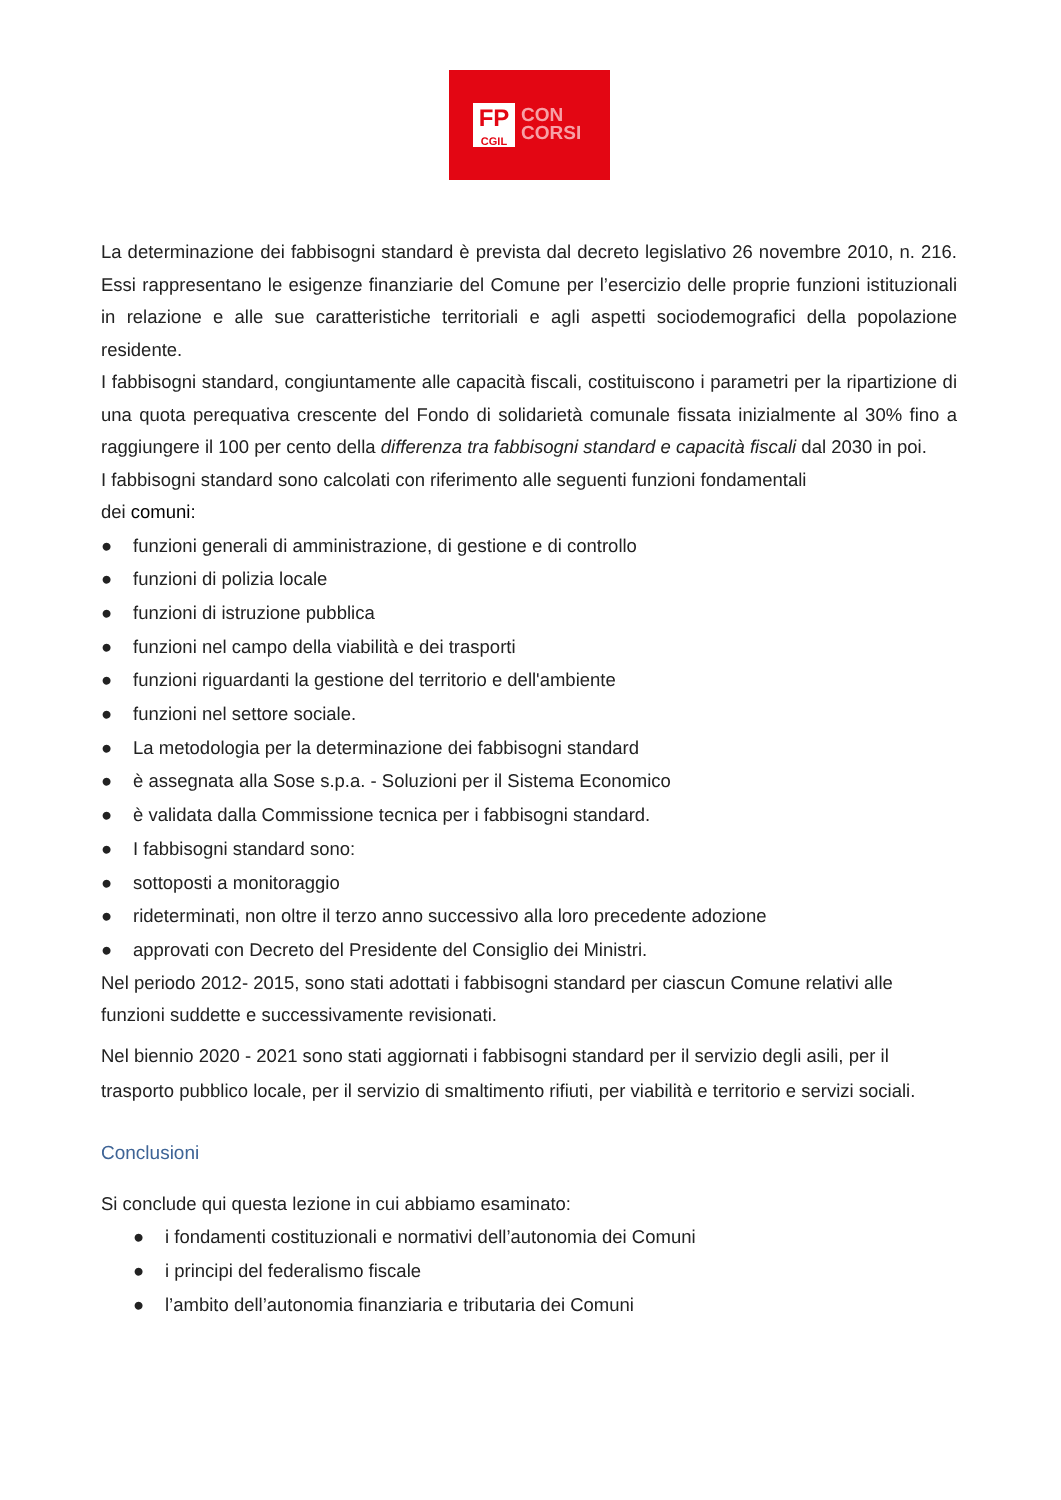FP
CGIL
CON
CORSI
La determinazione dei fabbisogni standard è prevista dal decreto legislativo 26 novembre 2010, n. 216. Essi rappresentano le esigenze finanziarie del Comune per l’esercizio delle proprie funzioni istituzionali in relazione e alle sue caratteristiche territoriali e agli aspetti sociodemografici della popolazione residente.
I fabbisogni standard, congiuntamente alle capacità fiscali, costituiscono i parametri per la ripartizione di una quota perequativa crescente del Fondo di solidarietà comunale fissata inizialmente al 30% fino a raggiungere il 100 per cento della differenza tra fabbisogni standard e capacità fiscali dal 2030 in poi.
I fabbisogni standard sono calcolati con riferimento alle seguenti funzioni fondamentali
dei comuni:
● funzioni generali di amministrazione, di gestione e di controllo
● funzioni di polizia locale
● funzioni di istruzione pubblica
● funzioni nel campo della viabilità e dei trasporti
● funzioni riguardanti la gestione del territorio e dell'ambiente
● funzioni nel settore sociale.
● La metodologia per la determinazione dei fabbisogni standard
● è assegnata alla Sose s.p.a. - Soluzioni per il Sistema Economico
● è validata dalla Commissione tecnica per i fabbisogni standard.
● I fabbisogni standard sono:
● sottoposti a monitoraggio
● rideterminati, non oltre il terzo anno successivo alla loro precedente adozione
● approvati con Decreto del Presidente del Consiglio dei Ministri.
Nel periodo 2012- 2015, sono stati adottati i fabbisogni standard per ciascun Comune relativi alle funzioni suddette e successivamente revisionati.
Nel biennio 2020 - 2021 sono stati aggiornati i fabbisogni standard per il servizio degli asili, per il trasporto pubblico locale, per il servizio di smaltimento rifiuti, per viabilità e territorio e servizi sociali.
Conclusioni
Si conclude qui questa lezione in cui abbiamo esaminato:
● i fondamenti costituzionali e normativi dell’autonomia dei Comuni
● i principi del federalismo fiscale
● l’ambito dell’autonomia finanziaria e tributaria dei Comuni